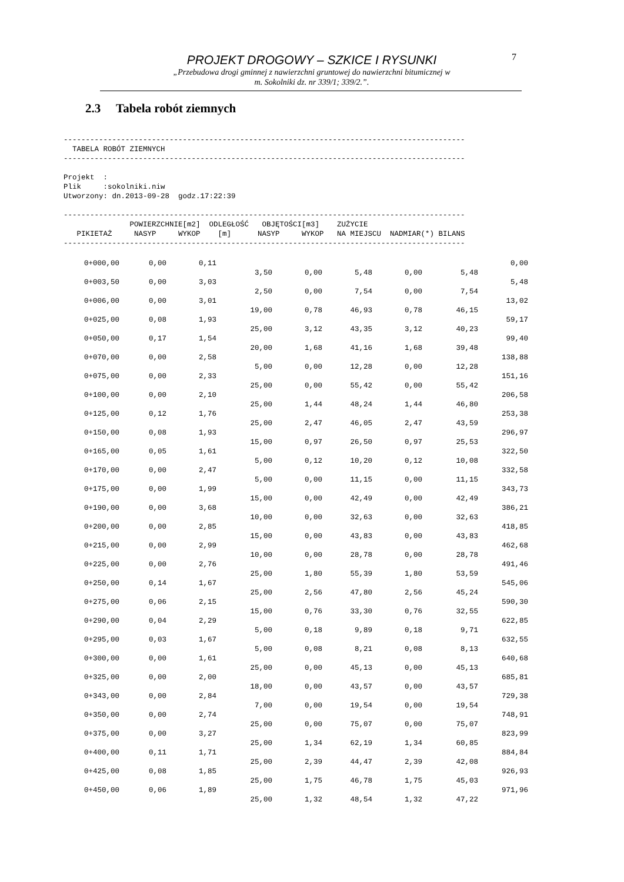PROJEKT DROGOWY – SZKICE I RYSUNKI
„Przebudowa drogi gminnej z nawierzchni gruntowej do nawierzchni bitumicznej w
m. Sokolniki dz. nr 339/1; 339/2.”.
7
2.3 Tabela robót ziemnych
-------------------------------------------------------------------------------------------
  TABELA ROBÓT ZIEMNYCH
-------------------------------------------------------------------------------------------

Projekt  :
Plik     :sokolniki.niw
Utworzony: dn.2013-09-28  godz.17:22:39

-------------------------------------------------------------------------------------------
               POWIERZCHNIE[m2]  ODLEGŁOŚĆ   OBJĘTOŚCI[m3]    ZUŻYCIE
   PIKIETAŻ     NASYP     WYKOP    [m]      NASYP     WYKOP   NA MIEJSCU  NADMIAR(*) BILANS
-------------------------------------------------------------------------------------------
| 0+000,00 | 0,00 | 0,11 | | | | | | 0,00 |
| | | | 3,50 | 0,00 | 5,48 | 0,00 | 5,48 | |
| 0+003,50 | 0,00 | 3,03 | | | | | | 5,48 |
| | | | 2,50 | 0,00 | 7,54 | 0,00 | 7,54 | |
| 0+006,00 | 0,00 | 3,01 | | | | | | 13,02 |
| | | | 19,00 | 0,78 | 46,93 | 0,78 | 46,15 | |
| 0+025,00 | 0,08 | 1,93 | | | | | | 59,17 |
| | | | 25,00 | 3,12 | 43,35 | 3,12 | 40,23 | |
| 0+050,00 | 0,17 | 1,54 | | | | | | 99,40 |
| | | | 20,00 | 1,68 | 41,16 | 1,68 | 39,48 | |
| 0+070,00 | 0,00 | 2,58 | | | | | | 138,88 |
| | | | 5,00 | 0,00 | 12,28 | 0,00 | 12,28 | |
| 0+075,00 | 0,00 | 2,33 | | | | | | 151,16 |
| | | | 25,00 | 0,00 | 55,42 | 0,00 | 55,42 | |
| 0+100,00 | 0,00 | 2,10 | | | | | | 206,58 |
| | | | 25,00 | 1,44 | 48,24 | 1,44 | 46,80 | |
| 0+125,00 | 0,12 | 1,76 | | | | | | 253,38 |
| | | | 25,00 | 2,47 | 46,05 | 2,47 | 43,59 | |
| 0+150,00 | 0,08 | 1,93 | | | | | | 296,97 |
| | | | 15,00 | 0,97 | 26,50 | 0,97 | 25,53 | |
| 0+165,00 | 0,05 | 1,61 | | | | | | 322,50 |
| | | | 5,00 | 0,12 | 10,20 | 0,12 | 10,08 | |
| 0+170,00 | 0,00 | 2,47 | | | | | | 332,58 |
| | | | 5,00 | 0,00 | 11,15 | 0,00 | 11,15 | |
| 0+175,00 | 0,00 | 1,99 | | | | | | 343,73 |
| | | | 15,00 | 0,00 | 42,49 | 0,00 | 42,49 | |
| 0+190,00 | 0,00 | 3,68 | | | | | | 386,21 |
| | | | 10,00 | 0,00 | 32,63 | 0,00 | 32,63 | |
| 0+200,00 | 0,00 | 2,85 | | | | | | 418,85 |
| | | | 15,00 | 0,00 | 43,83 | 0,00 | 43,83 | |
| 0+215,00 | 0,00 | 2,99 | | | | | | 462,68 |
| | | | 10,00 | 0,00 | 28,78 | 0,00 | 28,78 | |
| 0+225,00 | 0,00 | 2,76 | | | | | | 491,46 |
| | | | 25,00 | 1,80 | 55,39 | 1,80 | 53,59 | |
| 0+250,00 | 0,14 | 1,67 | | | | | | 545,06 |
| | | | 25,00 | 2,56 | 47,80 | 2,56 | 45,24 | |
| 0+275,00 | 0,06 | 2,15 | | | | | | 590,30 |
| | | | 15,00 | 0,76 | 33,30 | 0,76 | 32,55 | |
| 0+290,00 | 0,04 | 2,29 | | | | | | 622,85 |
| | | | 5,00 | 0,18 | 9,89 | 0,18 | 9,71 | |
| 0+295,00 | 0,03 | 1,67 | | | | | | 632,55 |
| | | | 5,00 | 0,08 | 8,21 | 0,08 | 8,13 | |
| 0+300,00 | 0,00 | 1,61 | | | | | | 640,68 |
| | | | 25,00 | 0,00 | 45,13 | 0,00 | 45,13 | |
| 0+325,00 | 0,00 | 2,00 | | | | | | 685,81 |
| | | | 18,00 | 0,00 | 43,57 | 0,00 | 43,57 | |
| 0+343,00 | 0,00 | 2,84 | | | | | | 729,38 |
| | | | 7,00 | 0,00 | 19,54 | 0,00 | 19,54 | |
| 0+350,00 | 0,00 | 2,74 | | | | | | 748,91 |
| | | | 25,00 | 0,00 | 75,07 | 0,00 | 75,07 | |
| 0+375,00 | 0,00 | 3,27 | | | | | | 823,99 |
| | | | 25,00 | 1,34 | 62,19 | 1,34 | 60,85 | |
| 0+400,00 | 0,11 | 1,71 | | | | | | 884,84 |
| | | | 25,00 | 2,39 | 44,47 | 2,39 | 42,08 | |
| 0+425,00 | 0,08 | 1,85 | | | | | | 926,93 |
| | | | 25,00 | 1,75 | 46,78 | 1,75 | 45,03 | |
| 0+450,00 | 0,06 | 1,89 | | | | | | 971,96 |
| | | | 25,00 | 1,32 | 48,54 | 1,32 | 47,22 | |